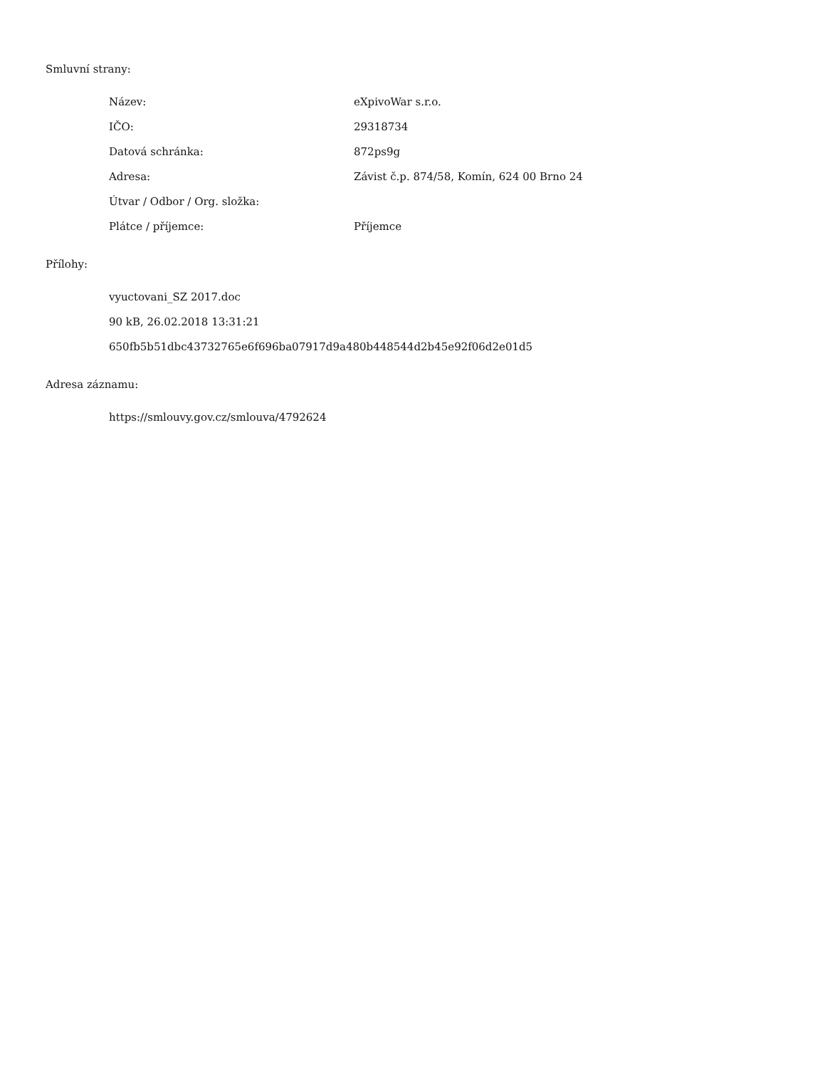Smluvní strany:
| Název: | eXpivoWar s.r.o. |
| IČO: | 29318734 |
| Datová schránka: | 872ps9g |
| Adresa: | Závist č.p. 874/58, Komín, 624 00 Brno 24 |
| Útvar / Odbor / Org. složka: | |
| Plátce / příjemce: | Příjemce |
Přílohy:
vyuctovani_SZ 2017.doc
90 kB, 26.02.2018 13:31:21
650fb5b51dbc43732765e6f696ba07917d9a480b448544d2b45e92f06d2e01d5
Adresa záznamu:
https://smlouvy.gov.cz/smlouva/4792624